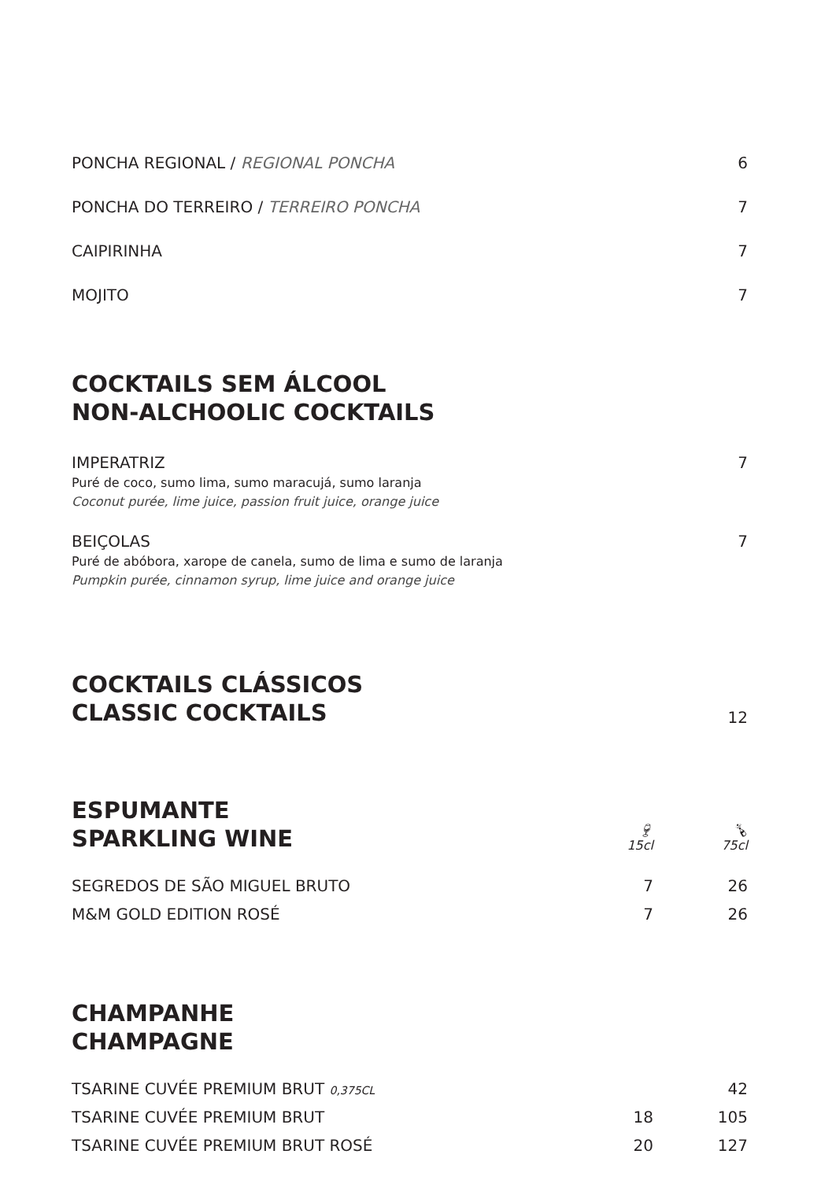| PONCHA REGIONAL / REGIONAL PONCHA | 6 |
| PONCHA DO TERREIRO / TERREIRO PONCHA | 7 |
| CAIPIRINHA | 7 |
| MOJITO | 7 |
COCKTAILS SEM ÁLCOOL
NON-ALCHOOLIC COCKTAILS
| IMPERATRIZ Puré de coco, sumo lima, sumo maracujá, sumo laranja Coconut purée, lime juice, passion fruit juice, orange juice | 7 |
| BEIÇOLAS Puré de abóbora, xarope de canela, sumo de lima e sumo de laranja Pumpkin purée, cinnamon syrup, lime juice and orange juice | 7 |
| COCKTAILS CLÁSSICOS CLASSIC COCKTAILS | 12 |
| ESPUMANTE SPARKLING WINE | 🍷︎ 15cl | 🍾︎ 75cl |
| SEGREDOS DE SÃO MIGUEL BRUTO | 7 | 26 |
| M&M GOLD EDITION ROSÉ | 7 | 26 |
CHAMPANHE
CHAMPAGNE
| TSARINE CUVÉE PREMIUM BRUT 0,375CL | | 42 |
| TSARINE CUVÉE PREMIUM BRUT | 18 | 105 |
| TSARINE CUVÉE PREMIUM BRUT ROSÉ | 20 | 127 |